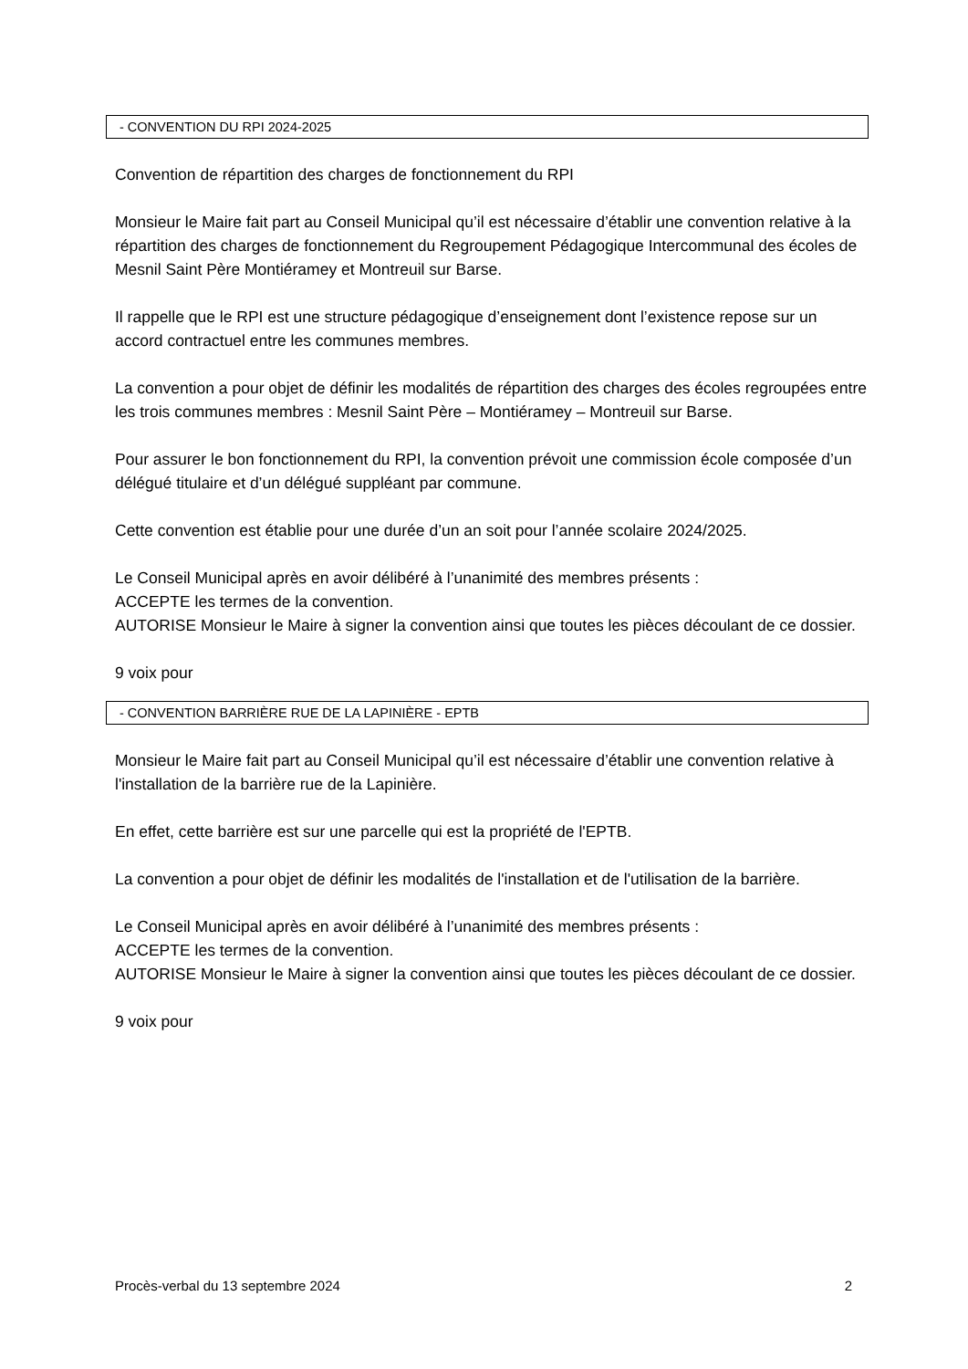- CONVENTION DU RPI 2024-2025
Convention de répartition des charges de fonctionnement du RPI
Monsieur le Maire fait part au Conseil Municipal qu’il est nécessaire d’établir une convention relative à la répartition des charges de fonctionnement du Regroupement Pédagogique Intercommunal des écoles de Mesnil Saint Père Montiéramey et Montreuil sur Barse.
Il rappelle que le RPI est une structure pédagogique d’enseignement dont l’existence repose sur un accord contractuel entre les communes membres.
La convention a pour objet de définir les modalités de répartition des charges des écoles regroupées entre les trois communes membres : Mesnil Saint Père – Montiéramey – Montreuil sur Barse.
Pour assurer le bon fonctionnement du RPI, la convention prévoit une commission école composée d’un délégué titulaire et d’un délégué suppléant par commune.
Cette convention est établie pour une durée d’un an soit pour l’année scolaire 2024/2025.
Le Conseil Municipal après en avoir délibéré à l’unanimité des membres présents :
ACCEPTE les termes de la convention.
AUTORISE Monsieur le Maire à signer la convention ainsi que toutes les pièces découlant de ce dossier.
9 voix pour
- CONVENTION BARRIÈRE RUE DE LA LAPINIÈRE - EPTB
Monsieur le Maire fait part au Conseil Municipal qu’il est nécessaire d’établir une convention relative à l'installation de la barrière rue de la Lapinière.
En effet, cette barrière est sur une parcelle qui est la propriété de l'EPTB.
La convention a pour objet de définir les modalités de l'installation et de l'utilisation de la barrière.
Le Conseil Municipal après en avoir délibéré à l’unanimité des membres présents :
ACCEPTE les termes de la convention.
AUTORISE Monsieur le Maire à signer la convention ainsi que toutes les pièces découlant de ce dossier.
9 voix pour
Procès-verbal du 13 septembre 2024 2